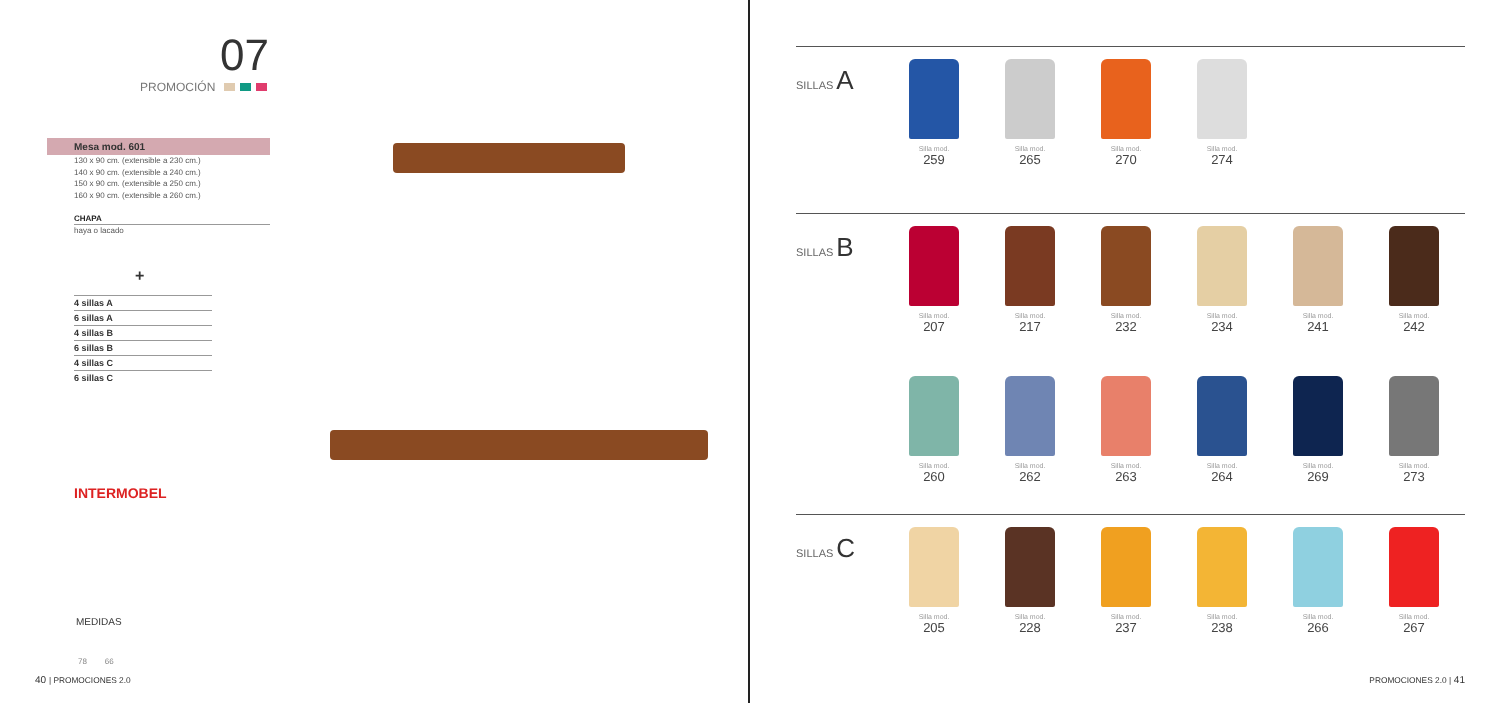07
PROMOCIÓN
Mesa mod. 601
130 x 90 cm. (extensible a 230 cm.)
140 x 90 cm. (extensible a 240 cm.)
150 x 90 cm. (extensible a 250 cm.)
160 x 90 cm. (extensible a 260 cm.)
CHAPA
haya o lacado
+
4 sillas A
6 sillas A
4 sillas B
6 sillas B
4 sillas C
6 sillas C
INTERMOBEL
MEDIDAS
78 66
40 | PROMOCIONES 2.0
SILLAS A
Silla mod.
259
Silla mod.
265
Silla mod.
270
Silla mod.
274
SILLAS B
Silla mod.
207
Silla mod.
217
Silla mod.
232
Silla mod.
234
Silla mod.
241
Silla mod.
242
Silla mod.
260
Silla mod.
262
Silla mod.
263
Silla mod.
264
Silla mod.
269
Silla mod.
273
SILLAS C
Silla mod.
205
Silla mod.
228
Silla mod.
237
Silla mod.
238
Silla mod.
266
Silla mod.
267
PROMOCIONES 2.0 | 41